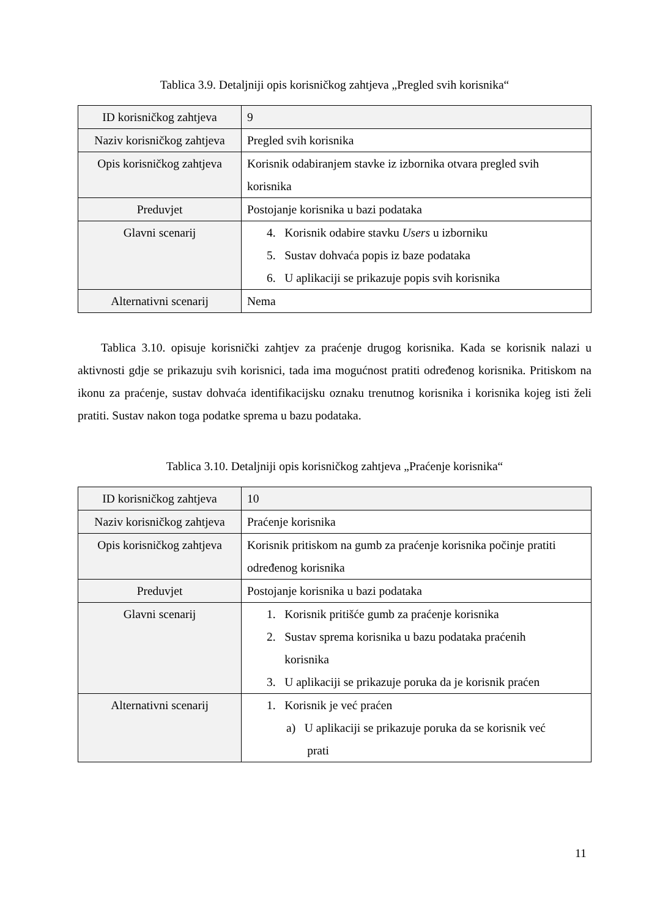Tablica 3.9. Detaljniji opis korisničkog zahtjeva „Pregled svih korisnika“
| ID korisničkog zahtjeva | 9 |
| Naziv korisničkog zahtjeva | Pregled svih korisnika |
| Opis korisničkog zahtjeva | Korisnik odabiranjem stavke iz izbornika otvara pregled svih korisnika |
| Preduvjet | Postojanje korisnika u bazi podataka |
| Glavni scenarij | 4. Korisnik odabire stavku Users u izborniku 5. Sustav dohvaća popis iz baze podataka 6. U aplikaciji se prikazuje popis svih korisnika |
| Alternativni scenarij | Nema |
Tablica 3.10. opisuje korisnički zahtjev za praćenje drugog korisnika. Kada se korisnik nalazi u aktivnosti gdje se prikazuju svih korisnici, tada ima mogućnost pratiti određenog korisnika. Pritiskom na ikonu za praćenje, sustav dohvaća identifikacijsku oznaku trenutnog korisnika i korisnika kojeg isti želi pratiti. Sustav nakon toga podatke sprema u bazu podataka.
Tablica 3.10. Detaljniji opis korisničkog zahtjeva „Praćenje korisnika“
| ID korisničkog zahtjeva | 10 |
| Naziv korisničkog zahtjeva | Praćenje korisnika |
| Opis korisničkog zahtjeva | Korisnik pritiskom na gumb za praćenje korisnika počinje pratiti određenog korisnika |
| Preduvjet | Postojanje korisnika u bazi podataka |
| Glavni scenarij | 1. Korisnik pritišće gumb za praćenje korisnika 2. Sustav sprema korisnika u bazu podataka praćenih korisnika 3. U aplikaciji se prikazuje poruka da je korisnik praćen |
| Alternativni scenarij | 1. Korisnik je već praćen a) U aplikaciji se prikazuje poruka da se korisnik već prati |
11